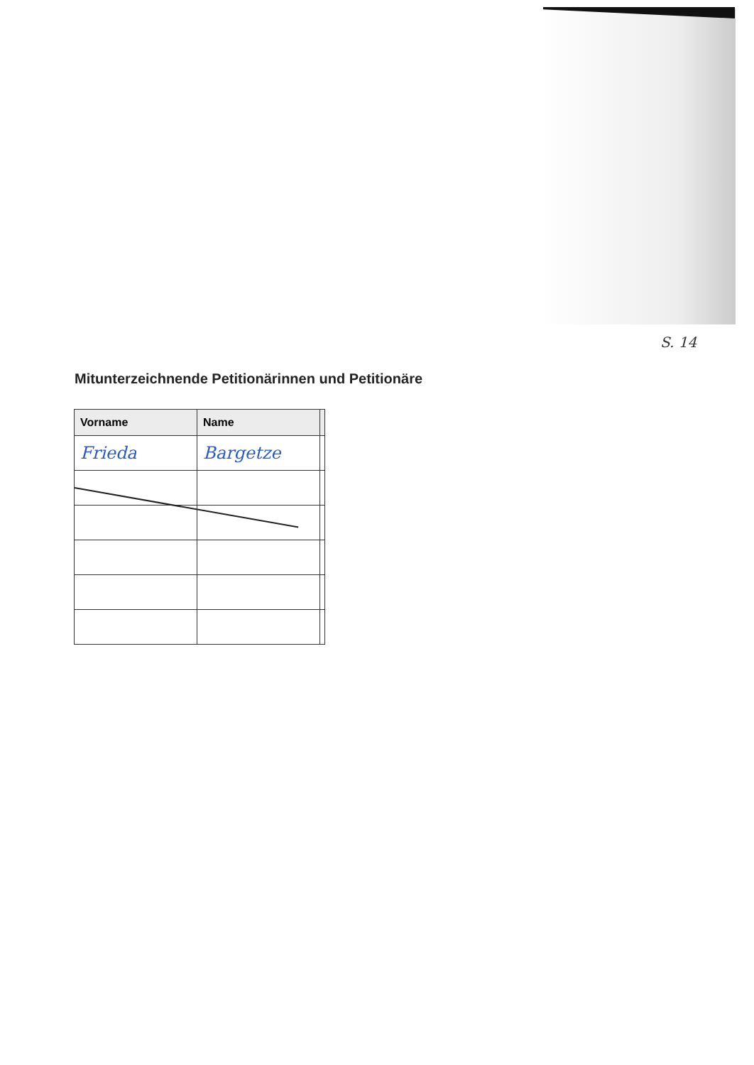S. 14
Mitunterzeichnende Petitionärinnen und Petitionäre
| Vorname | Name | |
| --- | --- | --- |
| Frieda | Bargetze | |